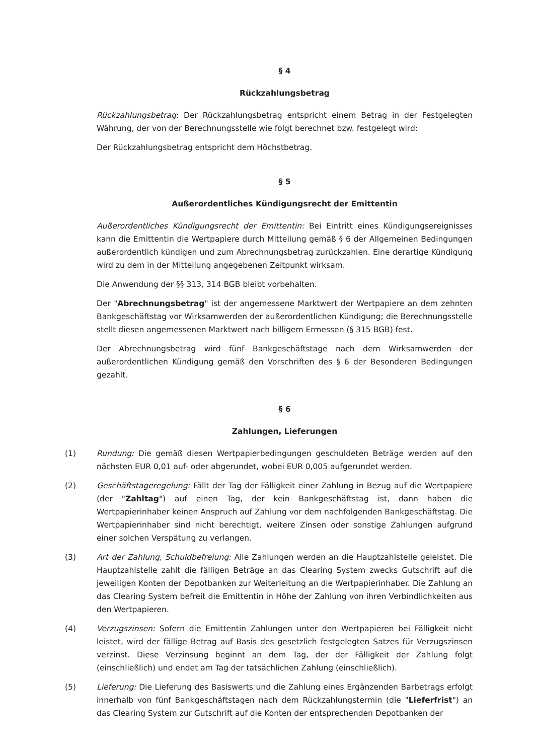§ 4
Rückzahlungsbetrag
Rückzahlungsbetrag: Der Rückzahlungsbetrag entspricht einem Betrag in der Festgelegten Währung, der von der Berechnungsstelle wie folgt berechnet bzw. festgelegt wird:
Der Rückzahlungsbetrag entspricht dem Höchstbetrag.
§ 5
Außerordentliches Kündigungsrecht der Emittentin
Außerordentliches Kündigungsrecht der Emittentin: Bei Eintritt eines Kündigungsereignisses kann die Emittentin die Wertpapiere durch Mitteilung gemäß § 6 der Allgemeinen Bedingungen außerordentlich kündigen und zum Abrechnungsbetrag zurückzahlen. Eine derartige Kündigung wird zu dem in der Mitteilung angegebenen Zeitpunkt wirksam.
Die Anwendung der §§ 313, 314 BGB bleibt vorbehalten.
Der "Abrechnungsbetrag" ist der angemessene Marktwert der Wertpapiere an dem zehnten Bankgeschäftstag vor Wirksamwerden der außerordentlichen Kündigung; die Berechnungsstelle stellt diesen angemessenen Marktwert nach billigem Ermessen (§ 315 BGB) fest.
Der Abrechnungsbetrag wird fünf Bankgeschäftstage nach dem Wirksamwerden der außerordentlichen Kündigung gemäß den Vorschriften des § 6 der Besonderen Bedingungen gezahlt.
§ 6
Zahlungen, Lieferungen
(1) Rundung: Die gemäß diesen Wertpapierbedingungen geschuldeten Beträge werden auf den nächsten EUR 0,01 auf- oder abgerundet, wobei EUR 0,005 aufgerundet werden.
(2) Geschäftstageregelung: Fällt der Tag der Fälligkeit einer Zahlung in Bezug auf die Wertpapiere (der "Zahltag") auf einen Tag, der kein Bankgeschäftstag ist, dann haben die Wertpapierinhaber keinen Anspruch auf Zahlung vor dem nachfolgenden Bankgeschäftstag. Die Wertpapierinhaber sind nicht berechtigt, weitere Zinsen oder sonstige Zahlungen aufgrund einer solchen Verspätung zu verlangen.
(3) Art der Zahlung, Schuldbefreiung: Alle Zahlungen werden an die Hauptzahlstelle geleistet. Die Hauptzahlstelle zahlt die fälligen Beträge an das Clearing System zwecks Gutschrift auf die jeweiligen Konten der Depotbanken zur Weiterleitung an die Wertpapierinhaber. Die Zahlung an das Clearing System befreit die Emittentin in Höhe der Zahlung von ihren Verbindlichkeiten aus den Wertpapieren.
(4) Verzugszinsen: Sofern die Emittentin Zahlungen unter den Wertpapieren bei Fälligkeit nicht leistet, wird der fällige Betrag auf Basis des gesetzlich festgelegten Satzes für Verzugszinsen verzinst. Diese Verzinsung beginnt an dem Tag, der der Fälligkeit der Zahlung folgt (einschließlich) und endet am Tag der tatsächlichen Zahlung (einschließlich).
(5) Lieferung: Die Lieferung des Basiswerts und die Zahlung eines Ergänzenden Barbetrags erfolgt innerhalb von fünf Bankgeschäftstagen nach dem Rückzahlungstermin (die "Lieferfrist") an das Clearing System zur Gutschrift auf die Konten der entsprechenden Depotbanken der